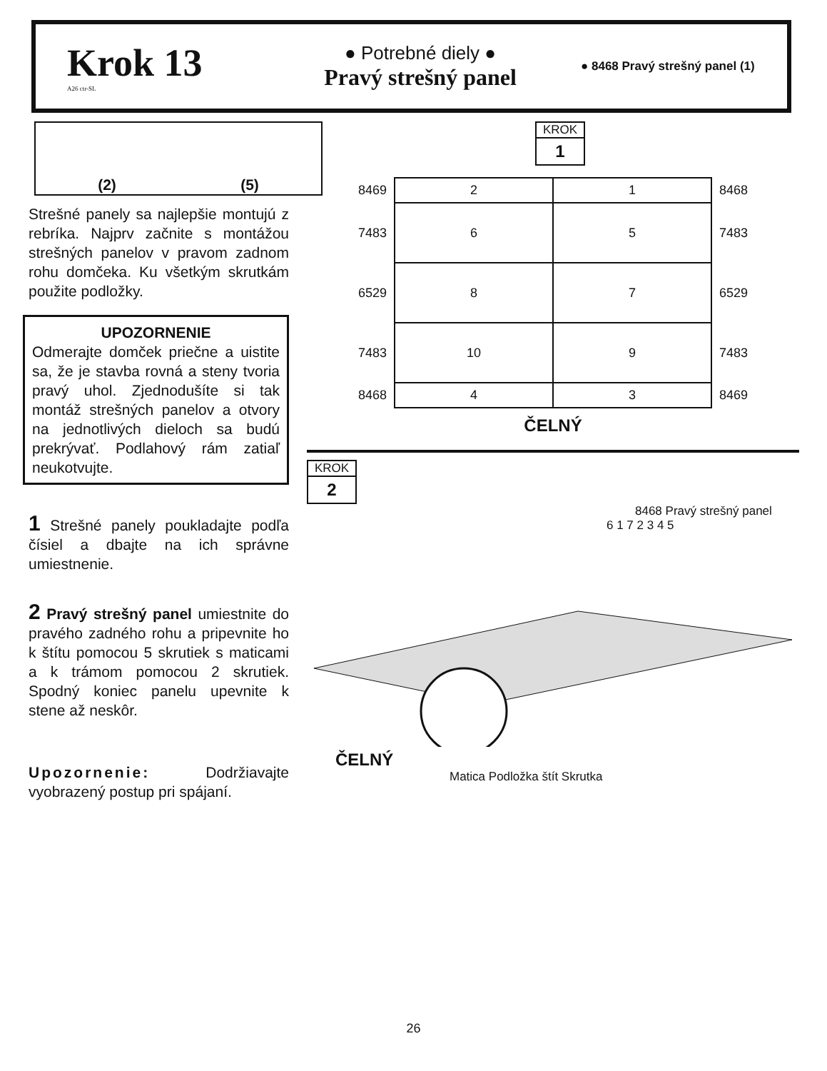Krok 13
A26 ctr-SL
● Potrebné diely ●
Pravý strešný panel
● 8468 Pravý strešný panel (1)
(2) (5)
Strešné panely sa najlepšie montujú z rebríka. Najprv začnite s montážou strešných panelov v pravom zadnom rohu domčeka. Ku všetkým skrutkám použite podložky.
UPOZORNENIE
Odmerajte domček priečne a uistite sa, že je stavba rovná a steny tvoria pravý uhol. Zjednodušíte si tak montáž strešných panelov a otvory na jednotlivých dieloch sa budú prekrývať. Podlahový rám zatiaľ neukotvujte.
1 Strešné panely poukladajte podľa čísiel a dbajte na ich správne umiestnenie.
2 Pravý strešný panel umiestnite do pravého zadného rohu a pripevnite ho k štítu pomocou 5 skrutiek s maticami a k trámom pomocou 2 skrutiek. Spodný koniec panelu upevnite k stene až neskôr.
Upozornenie: Dodržiavajte vyobrazený postup pri spájaní.
KROK
1
| 8469 | 2 | 1 | 8468 |
| 7483 | 6 | 5 | 7483 |
| 6529 | 8 | 7 | 6529 |
| 7483 | 10 | 9 | 7483 |
| 8468 | 4 | 3 | 8469 |
ČELNÝ
KROK
2
8468 Pravý strešný panel
6 1 7 2 3 4 5
ČELNÝ
Matica Podložka štít Skrutka
26